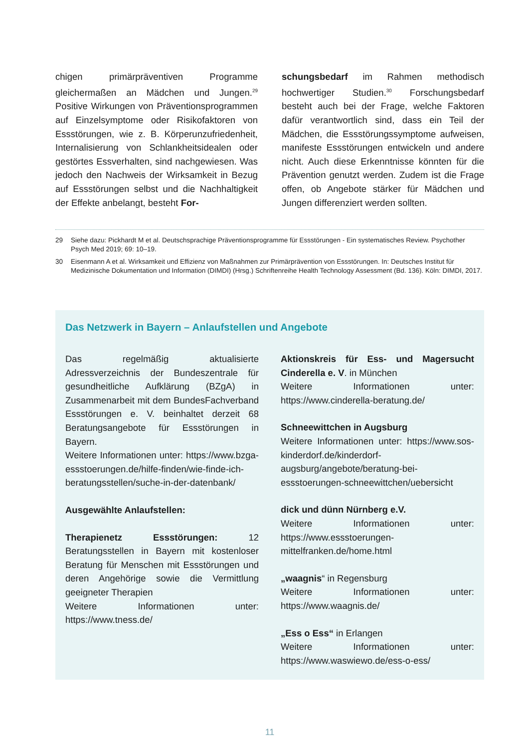chigen primärpräventiven Programme gleichermaßen an Mädchen und Jungen.<sup>29</sup> Positive Wirkungen von Präventionsprogrammen auf Einzelsymptome oder Risikofaktoren von Essstörungen, wie z. B. Körperunzufriedenheit, Internalisierung von Schlankheitsidealen oder gestörtes Essverhalten, sind nachgewiesen. Was jedoch den Nachweis der Wirksamkeit in Bezug auf Essstörungen selbst und die Nachhaltigkeit der Effekte anbelangt, besteht For-
schungsbedarf im Rahmen methodisch hochwertiger Studien.<sup>30</sup> Forschungsbedarf besteht auch bei der Frage, welche Faktoren dafür verantwortlich sind, dass ein Teil der Mädchen, die Essstörungssymptome aufweisen, manifeste Essstörungen entwickeln und andere nicht. Auch diese Erkenntnisse könnten für die Prävention genutzt werden. Zudem ist die Frage offen, ob Angebote stärker für Mädchen und Jungen differenziert werden sollten.
29 Siehe dazu: Pickhardt M et al. Deutschsprachige Präventionsprogramme für Essstörungen - Ein systematisches Review. Psychother Psych Med 2019; 69: 10–19.
30 Eisenmann A et al. Wirksamkeit und Effizienz von Maßnahmen zur Primärprävention von Essstörungen. In: Deutsches Institut für Medizinische Dokumentation und Information (DIMDI) (Hrsg.) Schriftenreihe Health Technology Assessment (Bd. 136). Köln: DIMDI, 2017.
Das Netzwerk in Bayern – Anlaufstellen und Angebote
Das regelmäßig aktualisierte Adressverzeichnis der Bundeszentrale für gesundheitliche Aufklärung (BZgA) in Zusammenarbeit mit dem BundesFachverband Essstörungen e. V. beinhaltet derzeit 68 Beratungsangebote für Essstörungen in Bayern.
Weitere Informationen unter: https://www.bzga-essstoerungen.de/hilfe-finden/wie-finde-ich-beratungsstellen/suche-in-der-datenbank/
Ausgewählte Anlaufstellen:
Therapienetz Essstörungen: 12 Beratungsstellen in Bayern mit kostenloser Beratung für Menschen mit Essstörungen und deren Angehörige sowie die Vermittlung geeigneter Therapien
Weitere Informationen unter: https://www.tness.de/
Aktionskreis für Ess- und Magersucht Cinderella e. V. in München
Weitere Informationen unter: https://www.cinderella-beratung.de/
Schneewittchen in Augsburg
Weitere Informationen unter: https://www.sos-kinderdorf.de/kinderdorf-augsburg/angebote/beratung-bei-essstoerungen-schneewittchen/uebersicht
dick und dünn Nürnberg e.V.
Weitere Informationen unter: https://www.essstoerungen-mittelfranken.de/home.html
„waagnis“ in Regensburg
Weitere Informationen unter: https://www.waagnis.de/
„Ess o Ess“ in Erlangen
Weitere Informationen unter: https://www.waswiewo.de/ess-o-ess/
11